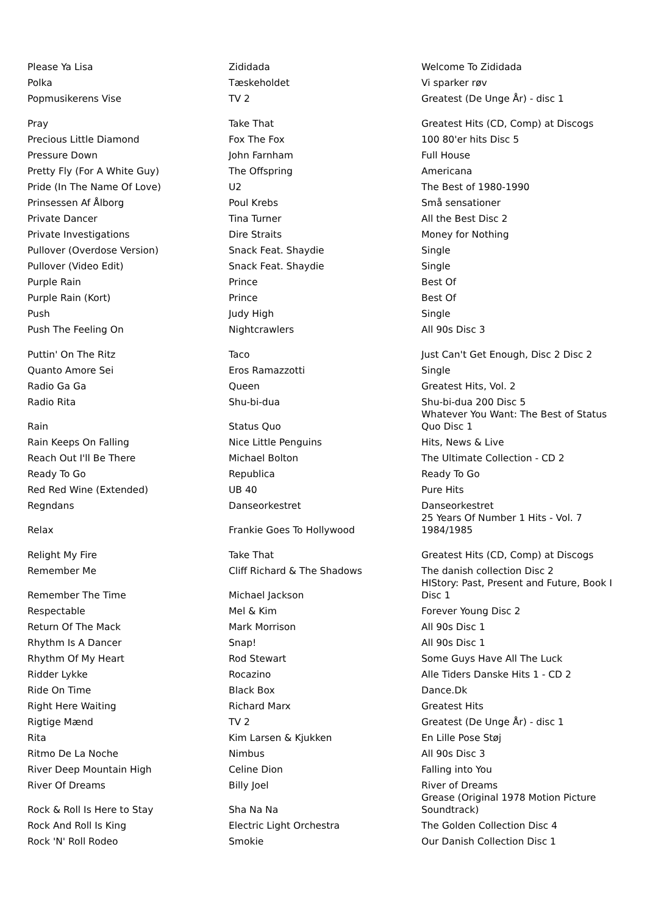| Please Ya Lisa | Zididada | Welcome To Zididada |
| Polka | Tæskeholdet | Vi sparker røv |
| Popmusikerens Vise | TV 2 | Greatest (De Unge År) - disc 1 |
| Pray | Take That | Greatest Hits (CD, Comp) at Discogs |
| Precious Little Diamond | Fox The Fox | 100 80'er hits Disc 5 |
| Pressure Down | John Farnham | Full House |
| Pretty Fly (For A White Guy) | The Offspring | Americana |
| Pride (In The Name Of Love) | U2 | The Best of 1980-1990 |
| Prinsessen Af Ålborg | Poul Krebs | Små sensationer |
| Private Dancer | Tina Turner | All the Best Disc 2 |
| Private Investigations | Dire Straits | Money for Nothing |
| Pullover (Overdose Version) | Snack Feat. Shaydie | Single |
| Pullover (Video Edit) | Snack Feat. Shaydie | Single |
| Purple Rain | Prince | Best Of |
| Purple Rain (Kort) | Prince | Best Of |
| Push | Judy High | Single |
| Push The Feeling On | Nightcrawlers | All 90s Disc 3 |
| Puttin' On The Ritz | Taco | Just Can't Get Enough, Disc 2 Disc 2 |
| Quanto Amore Sei | Eros Ramazzotti | Single |
| Radio Ga Ga | Queen | Greatest Hits, Vol. 2 |
| Radio Rita | Shu-bi-dua | Shu-bi-dua 200 Disc 5 |
| Rain | Status Quo | Whatever You Want: The Best of Status Quo Disc 1 |
| Rain Keeps On Falling | Nice Little Penguins | Hits, News & Live |
| Reach Out I'll Be There | Michael Bolton | The Ultimate Collection - CD 2 |
| Ready To Go | Republica | Ready To Go |
| Red Red Wine (Extended) | UB 40 | Pure Hits |
| Regndans | Danseorkestret | Danseorkestret |
| Relax | Frankie Goes To Hollywood | 25 Years Of Number 1 Hits - Vol. 7 1984/1985 |
| Relight My Fire | Take That | Greatest Hits (CD, Comp) at Discogs |
| Remember Me | Cliff Richard & The Shadows | The danish collection Disc 2 |
| Remember The Time | Michael Jackson | HIStory: Past, Present and Future, Book I Disc 1 |
| Respectable | Mel & Kim | Forever Young Disc 2 |
| Return Of The Mack | Mark Morrison | All 90s Disc 1 |
| Rhythm Is A Dancer | Snap! | All 90s Disc 1 |
| Rhythm Of My Heart | Rod Stewart | Some Guys Have All The Luck |
| Ridder Lykke | Rocazino | Alle Tiders Danske Hits 1 - CD 2 |
| Ride On Time | Black Box | Dance.Dk |
| Right Here Waiting | Richard Marx | Greatest Hits |
| Rigtige Mænd | TV 2 | Greatest (De Unge År) - disc 1 |
| Rita | Kim Larsen & Kjukken | En Lille Pose Støj |
| Ritmo De La Noche | Nimbus | All 90s Disc 3 |
| River Deep Mountain High | Celine Dion | Falling into You |
| River Of Dreams | Billy Joel | River of Dreams |
| Rock & Roll Is Here to Stay | Sha Na Na | Grease (Original 1978 Motion Picture Soundtrack) |
| Rock And Roll Is King | Electric Light Orchestra | The Golden Collection Disc 4 |
| Rock 'N' Roll Rodeo | Smokie | Our Danish Collection Disc 1 |